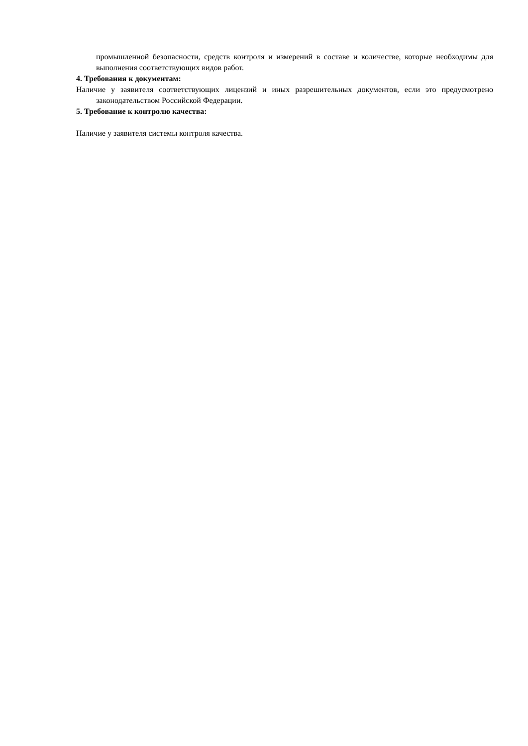промышленной безопасности, средств контроля и измерений в составе и количестве, которые необходимы для выполнения соответствующих видов работ.
4. Требования к документам:
Наличие у заявителя соответствующих лицензий и иных разрешительных документов, если это предусмотрено законодательством Российской Федерации.
5. Требование к контролю качества:
Наличие у заявителя системы контроля качества.